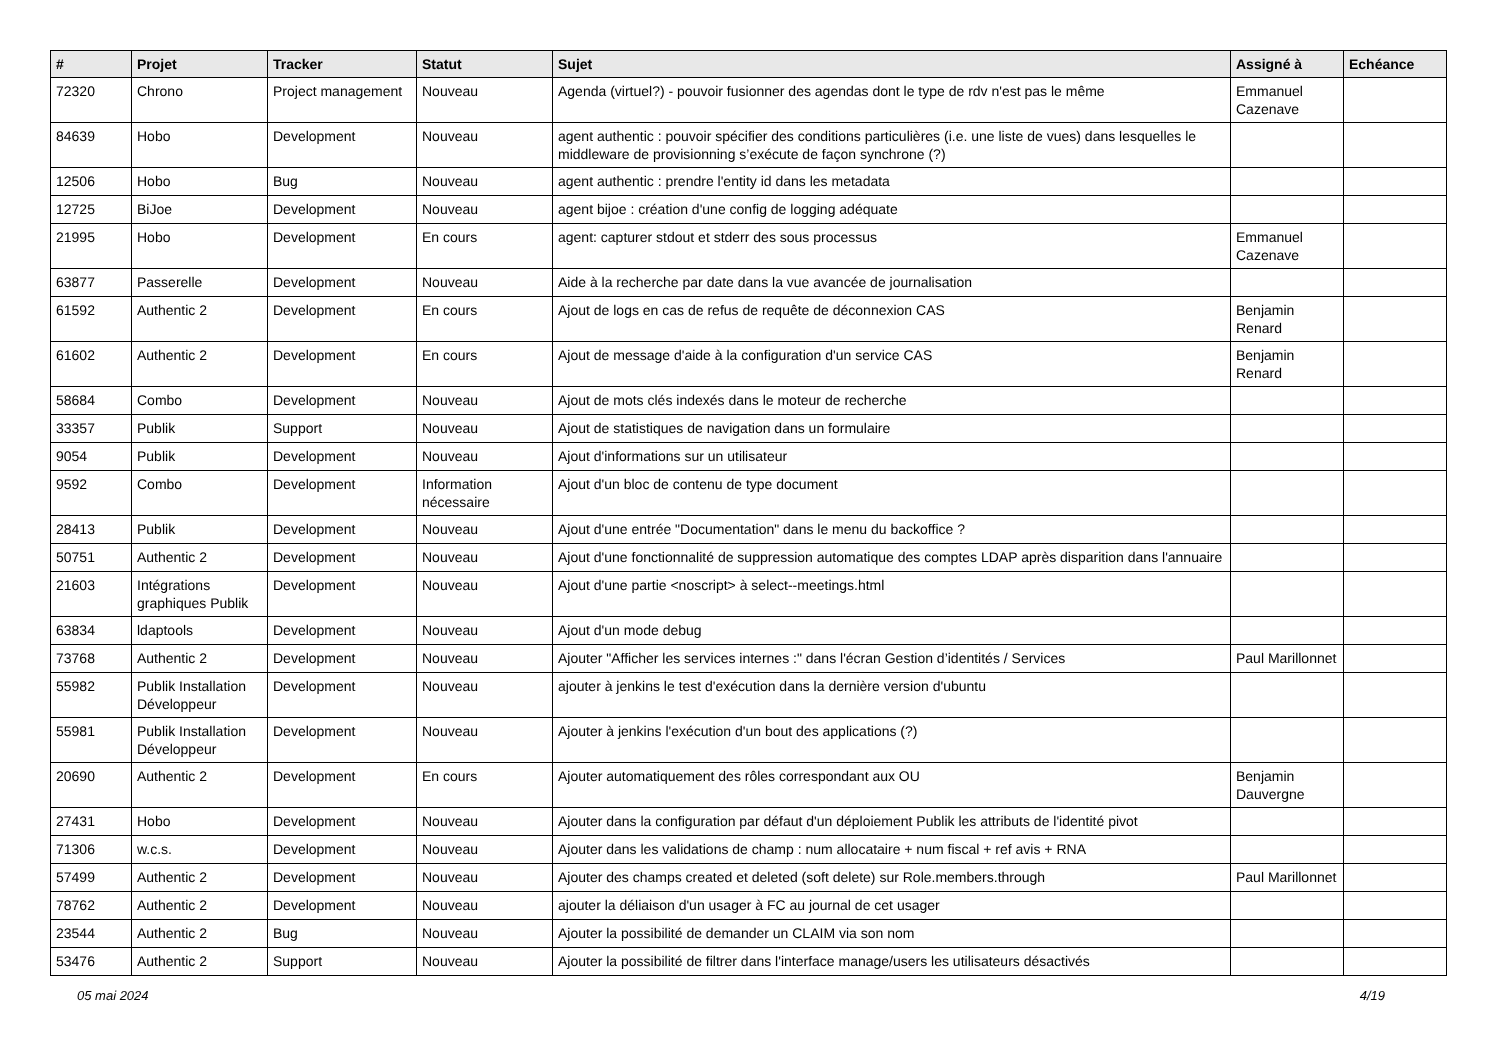| # | Projet | Tracker | Statut | Sujet | Assigné à | Echéance |
| --- | --- | --- | --- | --- | --- | --- |
| 72320 | Chrono | Project management | Nouveau | Agenda (virtuel?) - pouvoir fusionner des agendas dont le type de rdv n'est pas le même | Emmanuel Cazenave | |
| 84639 | Hobo | Development | Nouveau | agent authentic : pouvoir spécifier des conditions particulières (i.e. une liste de vues) dans lesquelles le middleware de provisionning s’exécute de façon synchrone (?) | | |
| 12506 | Hobo | Bug | Nouveau | agent authentic : prendre l'entity id dans les metadata | | |
| 12725 | BiJoe | Development | Nouveau | agent bijoe : création d'une config de logging adéquate | | |
| 21995 | Hobo | Development | En cours | agent: capturer stdout et stderr des sous processus | Emmanuel Cazenave | |
| 63877 | Passerelle | Development | Nouveau | Aide à la recherche par date dans la vue avancée de journalisation | | |
| 61592 | Authentic 2 | Development | En cours | Ajout de logs en cas de refus de requête de déconnexion CAS | Benjamin Renard | |
| 61602 | Authentic 2 | Development | En cours | Ajout de message d'aide à la configuration d'un service CAS | Benjamin Renard | |
| 58684 | Combo | Development | Nouveau | Ajout de mots clés indexés dans le moteur de recherche | | |
| 33357 | Publik | Support | Nouveau | Ajout de statistiques de navigation dans un formulaire | | |
| 9054 | Publik | Development | Nouveau | Ajout d'informations sur un utilisateur | | |
| 9592 | Combo | Development | Information nécessaire | Ajout d'un bloc de contenu de type document | | |
| 28413 | Publik | Development | Nouveau | Ajout d'une entrée "Documentation" dans le menu du backoffice ? | | |
| 50751 | Authentic 2 | Development | Nouveau | Ajout d'une fonctionnalité de suppression automatique des comptes LDAP après disparition dans l'annuaire | | |
| 21603 | Intégrations graphiques Publik | Development | Nouveau | Ajout d'une partie <noscript> à select--meetings.html | | |
| 63834 | ldaptools | Development | Nouveau | Ajout d'un mode debug | | |
| 73768 | Authentic 2 | Development | Nouveau | Ajouter "Afficher les services internes :" dans l'écran Gestion d’identités / Services | Paul Marillonnet | |
| 55982 | Publik Installation Développeur | Development | Nouveau | ajouter à jenkins le test d'exécution dans la dernière version d'ubuntu | | |
| 55981 | Publik Installation Développeur | Development | Nouveau | Ajouter à jenkins l'exécution d'un bout des applications (?) | | |
| 20690 | Authentic 2 | Development | En cours | Ajouter automatiquement des rôles correspondant aux OU | Benjamin Dauvergne | |
| 27431 | Hobo | Development | Nouveau | Ajouter dans la configuration par défaut d'un déploiement Publik les attributs de l'identité pivot | | |
| 71306 | w.c.s. | Development | Nouveau | Ajouter dans les validations de champ : num allocataire + num fiscal + ref avis + RNA | | |
| 57499 | Authentic 2 | Development | Nouveau | Ajouter des champs created et deleted (soft delete) sur Role.members.through | Paul Marillonnet | |
| 78762 | Authentic 2 | Development | Nouveau | ajouter la déliaison d'un usager à FC au journal de cet usager | | |
| 23544 | Authentic 2 | Bug | Nouveau | Ajouter la possibilité de demander un CLAIM via son nom | | |
| 53476 | Authentic 2 | Support | Nouveau | Ajouter la possibilité de filtrer dans l'interface manage/users les utilisateurs désactivés | | |
05 mai 2024 4/19